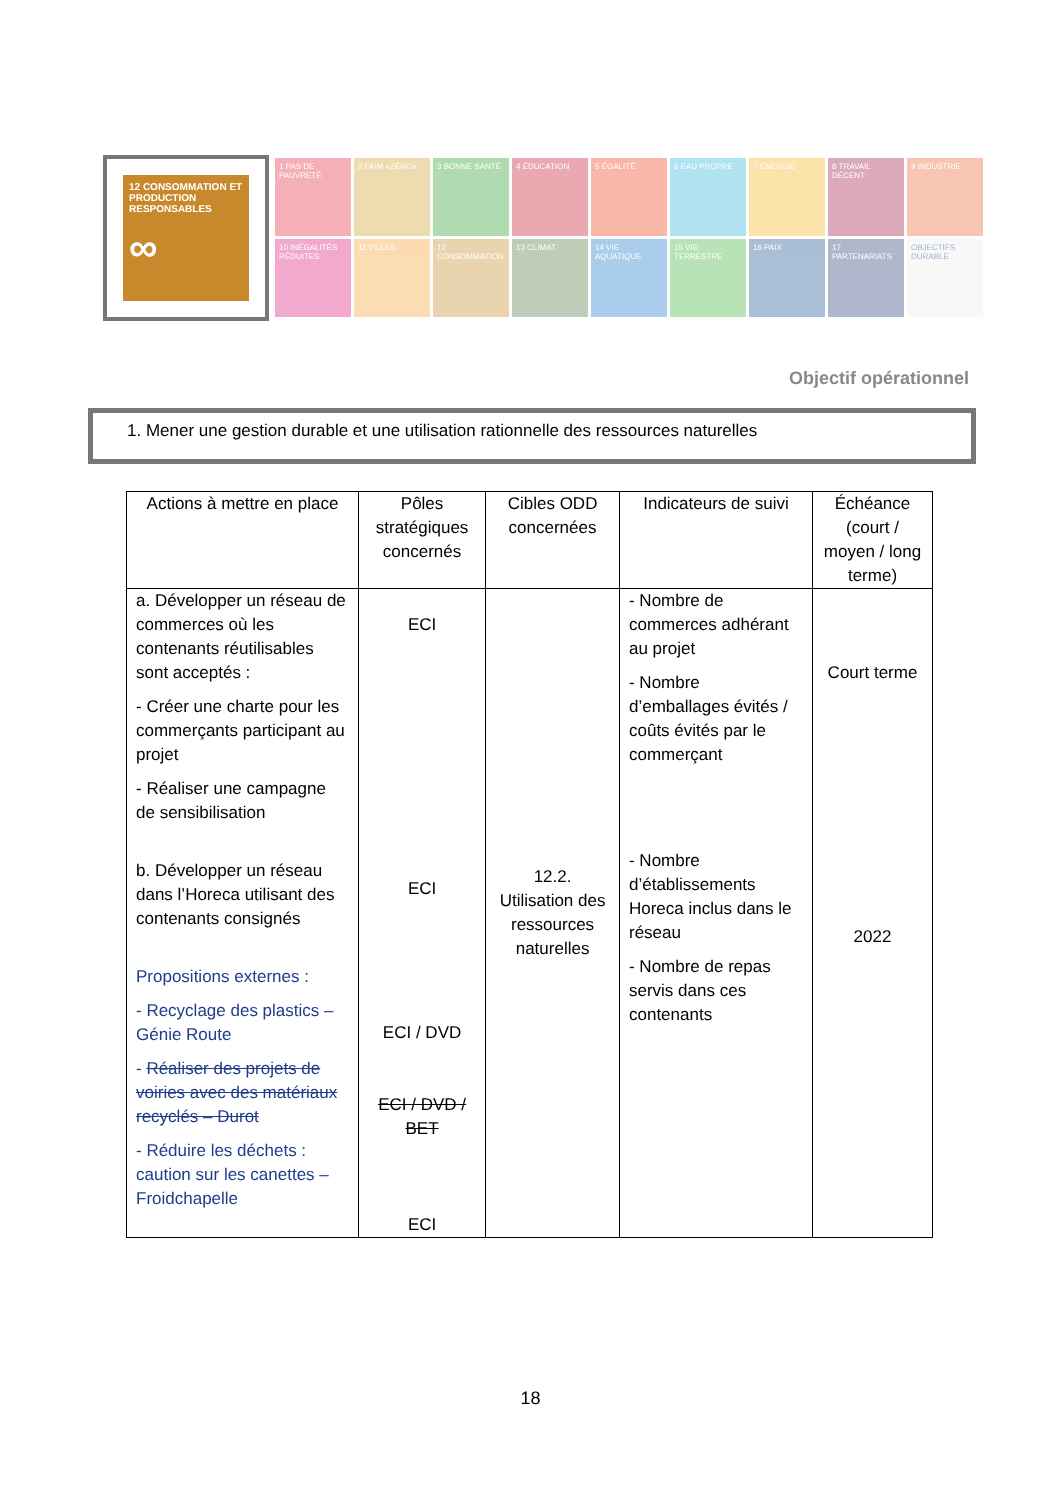12 CONSOMMATION ET PRODUCTION RESPONSABLES
∞
1 PAS DE PAUVRETÉ
2 FAIM «ZÉRO»
3 BONNE SANTÉ
4 ÉDUCATION
5 ÉGALITÉ
6 EAU PROPRE
7 ÉNERGIE
8 TRAVAIL DÉCENT
9 INDUSTRIE
10 INÉGALITÉS RÉDUITES
11 VILLES
12 CONSOMMATION
13 CLIMAT
14 VIE AQUATIQUE
15 VIE TERRESTRE
16 PAIX
17 PARTENARIATS
OBJECTIFS DURABLE
Objectif opérationnel
1. Mener une gestion durable et une utilisation rationnelle des ressources naturelles
| Actions à mettre en place | Pôles stratégiques concernés | Cibles ODD concernées | Indicateurs de suivi | Échéance (court / moyen / long terme) |
| --- | --- | --- | --- | --- |
| a. Développer un réseau de commerces où les contenants réutilisables sont acceptés : - Créer une charte pour les commerçants participant au projet - Réaliser une campagne de sensibilisation b. Développer un réseau dans l’Horeca utilisant des contenants consignés Propositions externes : - Recyclage des plastics – Génie Route - Réaliser des projets de voiries avec des matériaux recyclés – Durot - Réduire les déchets : caution sur les canettes – Froidchapelle | ECI ECI ECI / DVD ECI / DVD / BET ECI | 12.2. Utilisation des ressources naturelles | - Nombre de commerces adhérant au projet - Nombre d’emballages évités / coûts évités par le commerçant - Nombre d’établissements Horeca inclus dans le réseau - Nombre de repas servis dans ces contenants | Court terme 2022 |
18